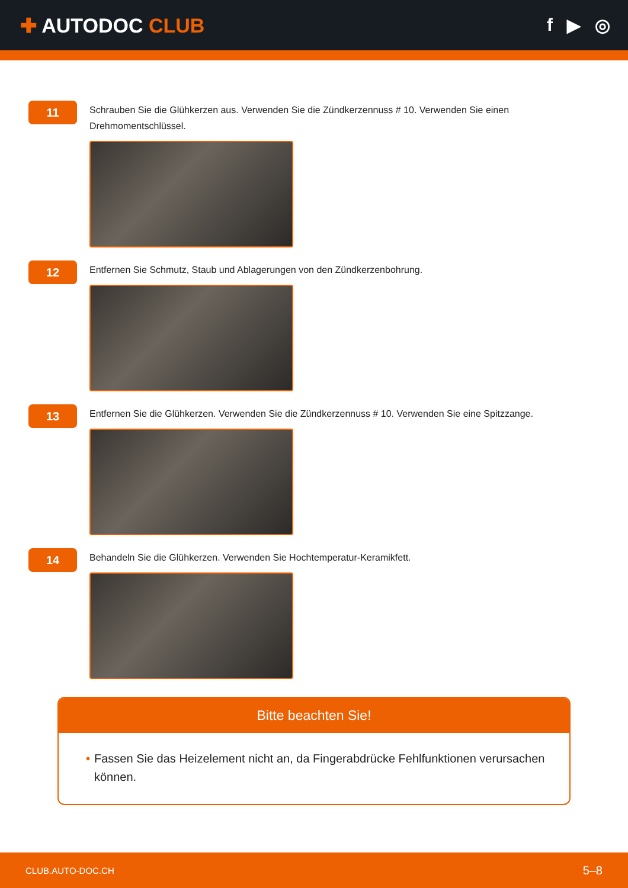✚ AUTODOC CLUB f ▶ ◎
11
Schrauben Sie die Glühkerzen aus. Verwenden Sie die Zündkerzennuss # 10. Verwenden Sie einen Drehmomentschlüssel.
12
Entfernen Sie Schmutz, Staub und Ablagerungen von den Zündkerzenbohrung.
13
Entfernen Sie die Glühkerzen. Verwenden Sie die Zündkerzennuss # 10. Verwenden Sie eine Spitzzange.
14
Behandeln Sie die Glühkerzen. Verwenden Sie Hochtemperatur-Keramikfett.
Bitte beachten Sie!
• Fassen Sie das Heizelement nicht an, da Fingerabdrücke Fehlfunktionen verursachen können.
CLUB.AUTO-DOC.CH 5–8